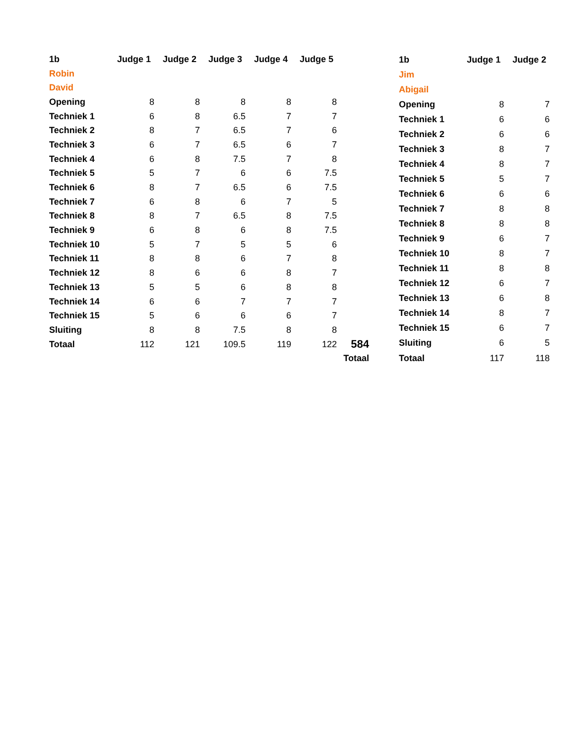| 1b | Judge 1 | Judge 2 | Judge 3 | Judge 4 | Judge 5 | |
| --- | --- | --- | --- | --- | --- | --- |
| Robin | | | | | | |
| David | | | | | | |
| Opening | 8 | 8 | 8 | 8 | 8 | |
| Techniek 1 | 6 | 8 | 6.5 | 7 | 7 | |
| Techniek 2 | 8 | 7 | 6.5 | 7 | 6 | |
| Techniek 3 | 6 | 7 | 6.5 | 6 | 7 | |
| Techniek 4 | 6 | 8 | 7.5 | 7 | 8 | |
| Techniek 5 | 5 | 7 | 6 | 6 | 7.5 | |
| Techniek 6 | 8 | 7 | 6.5 | 6 | 7.5 | |
| Techniek 7 | 6 | 8 | 6 | 7 | 5 | |
| Techniek 8 | 8 | 7 | 6.5 | 8 | 7.5 | |
| Techniek 9 | 6 | 8 | 6 | 8 | 7.5 | |
| Techniek 10 | 5 | 7 | 5 | 5 | 6 | |
| Techniek 11 | 8 | 8 | 6 | 7 | 8 | |
| Techniek 12 | 8 | 6 | 6 | 8 | 7 | |
| Techniek 13 | 5 | 5 | 6 | 8 | 8 | |
| Techniek 14 | 6 | 6 | 7 | 7 | 7 | |
| Techniek 15 | 5 | 6 | 6 | 6 | 7 | |
| Sluiting | 8 | 8 | 7.5 | 8 | 8 | |
| Totaal | 112 | 121 | 109.5 | 119 | 122 | 584 |
| | | | | | | Totaal |
| 1b | Judge 1 | Judge 2 |
| --- | --- | --- |
| Jim | | |
| Abigail | | |
| Opening | 8 | 7 |
| Techniek 1 | 6 | 6 |
| Techniek 2 | 6 | 6 |
| Techniek 3 | 8 | 7 |
| Techniek 4 | 8 | 7 |
| Techniek 5 | 5 | 7 |
| Techniek 6 | 6 | 6 |
| Techniek 7 | 8 | 8 |
| Techniek 8 | 8 | 8 |
| Techniek 9 | 6 | 7 |
| Techniek 10 | 8 | 7 |
| Techniek 11 | 8 | 8 |
| Techniek 12 | 6 | 7 |
| Techniek 13 | 6 | 8 |
| Techniek 14 | 8 | 7 |
| Techniek 15 | 6 | 7 |
| Sluiting | 6 | 5 |
| Totaal | 117 | 118 |